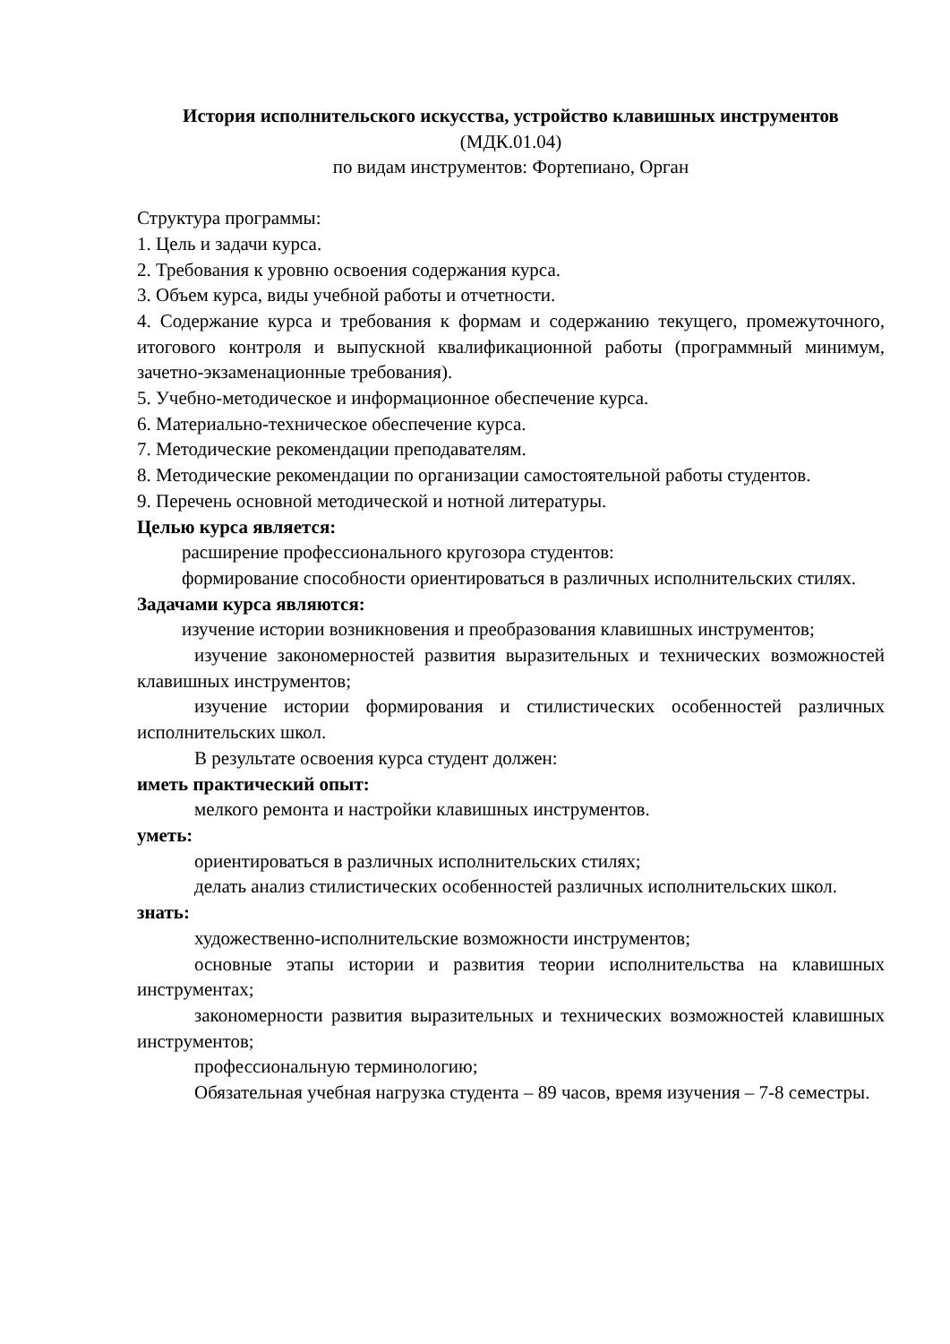История исполнительского искусства, устройство клавишных инструментов (МДК.01.04)
по видам инструментов: Фортепиано, Орган
Структура программы:
1. Цель и задачи курса.
2. Требования к уровню освоения содержания курса.
3. Объем курса, виды учебной работы и отчетности.
4. Содержание курса и требования к формам и содержанию текущего, промежуточного, итогового контроля и выпускной квалификационной работы (программный минимум, зачетно-экзаменационные требования).
5. Учебно-методическое и информационное обеспечение курса.
6. Материально-техническое обеспечение курса.
7. Методические рекомендации преподавателям.
8. Методические рекомендации по организации самостоятельной работы студентов.
9. Перечень основной методической и нотной литературы.
Целью курса является:
расширение профессионального кругозора студентов:
формирование способности ориентироваться в различных исполнительских стилях.
Задачами курса являются:
изучение истории возникновения и преобразования клавишных инструментов;
изучение закономерностей развития выразительных и технических возможностей клавишных инструментов;
изучение истории формирования и стилистических особенностей различных исполнительских школ.
В результате освоения курса студент должен:
иметь практический опыт:
мелкого ремонта и настройки клавишных инструментов.
уметь:
ориентироваться в различных исполнительских стилях;
делать анализ стилистических особенностей различных исполнительских школ.
знать:
художественно-исполнительские возможности инструментов;
основные этапы истории и развития теории исполнительства на клавишных инструментах;
закономерности развития выразительных и технических возможностей клавишных инструментов;
профессиональную терминологию;
Обязательная учебная нагрузка студента – 89 часов, время изучения – 7-8 семестры.